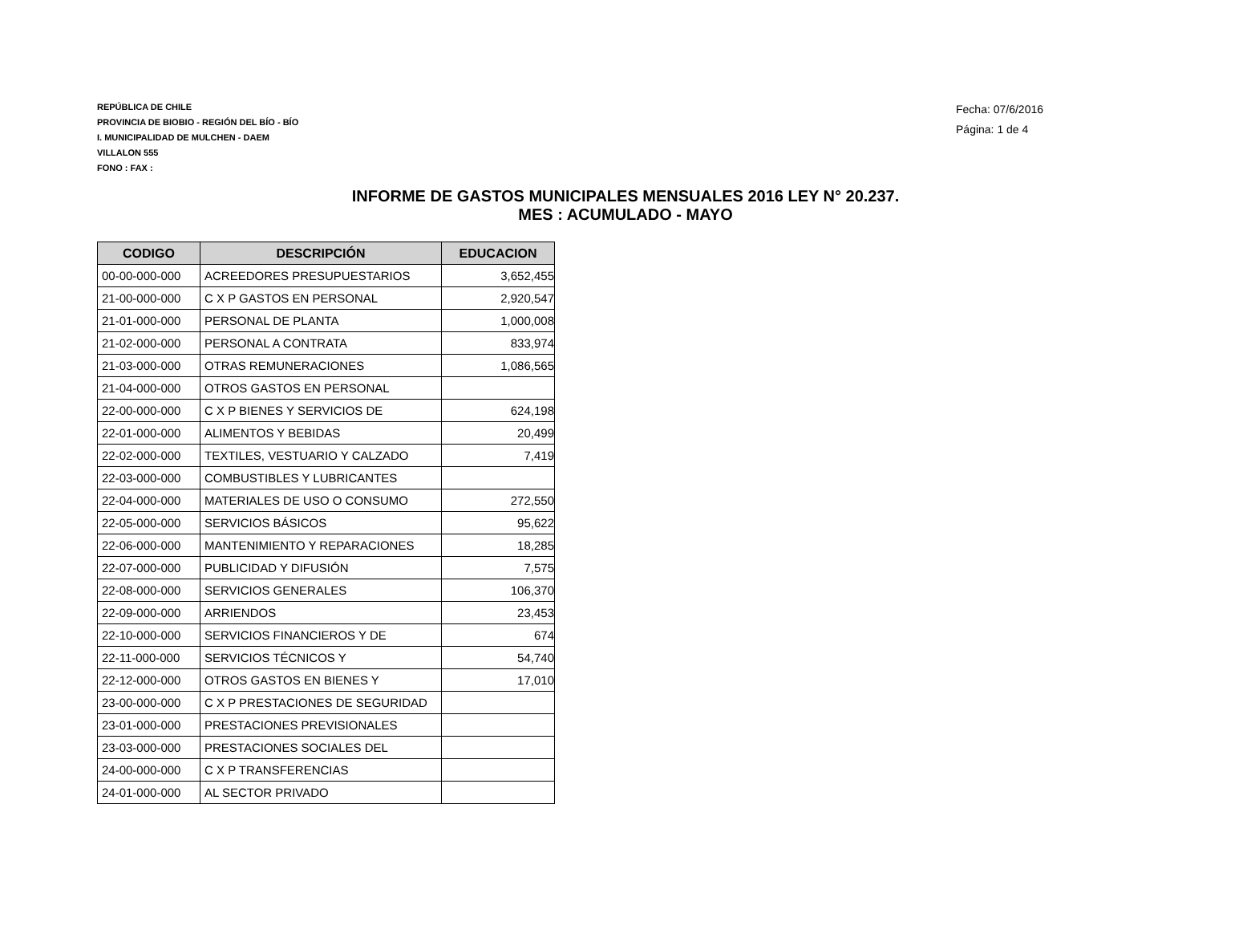REPÚBLICA DE CHILE
PROVINCIA DE BIOBIO - REGIÓN DEL BÍO - BÍO
I. MUNICIPALIDAD DE MULCHEN - DAEM
VILLALON 555
FONO : FAX :
Fecha: 07/6/2016
Página: 1 de 4
INFORME DE GASTOS MUNICIPALES MENSUALES 2016 LEY N° 20.237.
MES : ACUMULADO - MAYO
| CODIGO | DESCRIPCIÓN | EDUCACION |
| --- | --- | --- |
| 00-00-000-000 | ACREEDORES PRESUPUESTARIOS | 3,652,455 |
| 21-00-000-000 | C X P GASTOS EN PERSONAL | 2,920,547 |
| 21-01-000-000 | PERSONAL DE PLANTA | 1,000,008 |
| 21-02-000-000 | PERSONAL A CONTRATA | 833,974 |
| 21-03-000-000 | OTRAS REMUNERACIONES | 1,086,565 |
| 21-04-000-000 | OTROS GASTOS EN PERSONAL | |
| 22-00-000-000 | C X P BIENES Y SERVICIOS DE | 624,198 |
| 22-01-000-000 | ALIMENTOS Y BEBIDAS | 20,499 |
| 22-02-000-000 | TEXTILES, VESTUARIO Y CALZADO | 7,419 |
| 22-03-000-000 | COMBUSTIBLES Y LUBRICANTES | |
| 22-04-000-000 | MATERIALES DE USO O CONSUMO | 272,550 |
| 22-05-000-000 | SERVICIOS BÁSICOS | 95,622 |
| 22-06-000-000 | MANTENIMIENTO Y REPARACIONES | 18,285 |
| 22-07-000-000 | PUBLICIDAD Y DIFUSIÓN | 7,575 |
| 22-08-000-000 | SERVICIOS GENERALES | 106,370 |
| 22-09-000-000 | ARRIENDOS | 23,453 |
| 22-10-000-000 | SERVICIOS FINANCIEROS Y DE | 674 |
| 22-11-000-000 | SERVICIOS TÉCNICOS Y | 54,740 |
| 22-12-000-000 | OTROS GASTOS EN BIENES Y | 17,010 |
| 23-00-000-000 | C X P PRESTACIONES DE SEGURIDAD | |
| 23-01-000-000 | PRESTACIONES PREVISIONALES | |
| 23-03-000-000 | PRESTACIONES SOCIALES DEL | |
| 24-00-000-000 | C X P TRANSFERENCIAS | |
| 24-01-000-000 | AL SECTOR PRIVADO | |